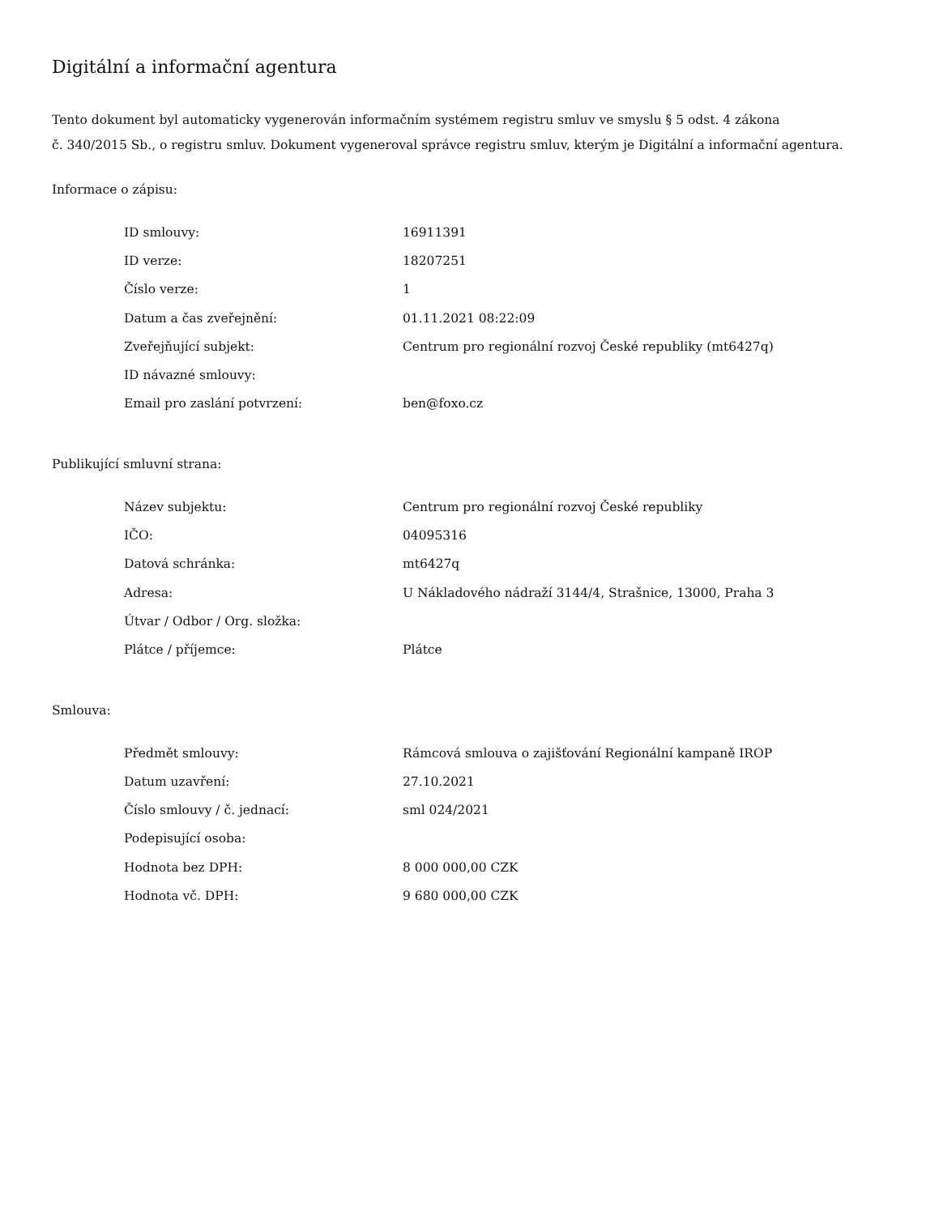Digitální a informační agentura
Tento dokument byl automaticky vygenerován informačním systémem registru smluv ve smyslu § 5 odst. 4 zákona
č. 340/2015 Sb., o registru smluv. Dokument vygeneroval správce registru smluv, kterým je Digitální a informační agentura.
Informace o zápisu:
| ID smlouvy: | 16911391 |
| ID verze: | 18207251 |
| Číslo verze: | 1 |
| Datum a čas zveřejnění: | 01.11.2021 08:22:09 |
| Zveřejňující subjekt: | Centrum pro regionální rozvoj České republiky (mt6427q) |
| ID návazné smlouvy: | |
| Email pro zaslání potvrzení: | ben@foxo.cz |
Publikující smluvní strana:
| Název subjektu: | Centrum pro regionální rozvoj České republiky |
| IČO: | 04095316 |
| Datová schránka: | mt6427q |
| Adresa: | U Nákladového nádraží 3144/4, Strašnice, 13000, Praha 3 |
| Útvar / Odbor / Org. složka: | |
| Plátce / příjemce: | Plátce |
Smlouva:
| Předmět smlouvy: | Rámcová smlouva o zajišťování Regionální kampaně IROP |
| Datum uzavření: | 27.10.2021 |
| Číslo smlouvy / č. jednací: | sml 024/2021 |
| Podepisující osoba: | |
| Hodnota bez DPH: | 8 000 000,00 CZK |
| Hodnota vč. DPH: | 9 680 000,00 CZK |